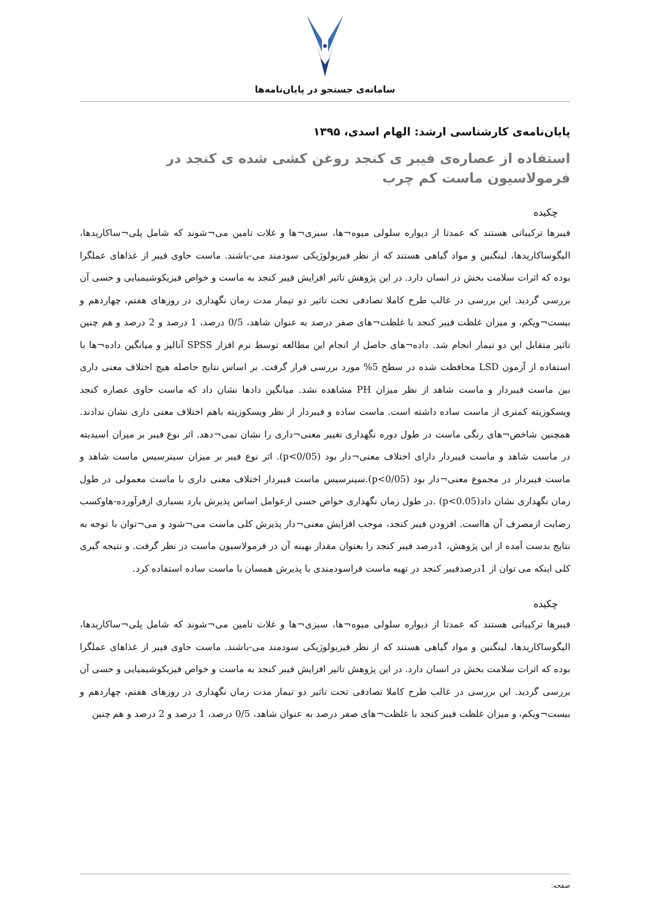سامانه‌ی جستجو در پایان‌نامه‌ها
پایان‌نامه‌ی کارشناسی ارشد: الهام اسدی، ۱۳۹۵
استفاده از عصاره‌ی فیبر ی کنجد روغن کشی شده ی کنجد در فرمولاسیون ماست کم چرب
چکیده
فیبرها ترکیباتی هستند که عمدتا از دیواره سلولی میوه¬ها، سبزی¬ها و غلات تامین می¬شوند که شامل پلی¬ساکاریدها، الیگوساکاریدها، لینگنین و مواد گیاهی هستند که از نظر فیزیولوژیکی سودمند می-باشند. ماست حاوی فیبر از غذاهای عملگرا بوده که اثرات سلامت بخش در انسان دارد. در این پژوهش تاثیر افزایش فیبر کنجد به ماست و خواص فیزیکوشیمیایی و حسی آن بررسی گردید. این بررسی در غالب طرح کاملا تصادفی تحت تاثیر دو تیمار مدت زمان نگهداری در روزهای هفتم، چهاردهم و بیست¬ویکم، و میزان غلظت فیبر کنجد با غلظت¬های صفر درصد به عنوان شاهد، 0/5 درصد، 1 درصد و 2 درصد و هم چنین تاثیر متقابل این دو تیمار انجام شد. داده¬های حاصل از انجام این مطالعه توسط نرم افزار SPSS آنالیز و میانگین داده¬ها با استفاده از آزمون LSD محافظت شده در سطح 5% مورد بررسی قرار گرفت. بر اساس نتایج حاصله هیچ اختلاف معنی داری بین ماست فیبردار و ماست شاهد از نظر میزان PH مشاهده نشد. میانگین دادها نشان داد که ماست حاوی عصاره کنجد ویسکوزیته کمتری از ماست ساده داشته است. ماست ساده و فیبردار از نظر ویسکوزیته باهم اختلاف معنی داری نشان ندادند. همچنین شاخص¬های رنگی ماست در طول دوره نگهداری تغییر معنی¬داری را نشان نمی¬دهد. اثر نوع فیبر بر میزان اسیدیته در ماست شاهد و ماست فیبردار دارای اختلاف معنی¬دار بود (p<0/05). اثر نوع فیبر بر میزان سینرسیس ماست شاهد و ماست فیبردار در مجموع معنی¬دار بود (p<0/05).سینرسیس ماست فیبردار اختلاف معنی داری با ماست معمولی در طول زمان نگهداری نشان داد(p<0.05) .در طول زمان نگهداری خواص حسی ازعوامل اساس پذیرش یارد بسیاری ازفرآورده-هاوکسب رضایت ازمصرف آن هااست. افزودن فیبر کنجد، موجب افزایش معنی¬دار پذیرش کلی ماست می¬شود و می¬توان با توجه به نتایج بدست آمده از این پژوهش، 1درصد فیبر کنجد را بعنوان مقدار بهینه آن در فرمولاسیون ماست در نظر گرفت. و نتیجه گیری کلی اینکه می توان از 1درصدفیبر کنجد در تهیه ماست فراسودمندی با پذیرش همسان با ماست ساده استفاده کرد.
چکیده
فیبرها ترکیباتی هستند که عمدتا از دیواره سلولی میوه¬ها، سبزی¬ها و غلات تامین می¬شوند که شامل پلی¬ساکاریدها، الیگوساکاریدها، لینگنین و مواد گیاهی هستند که از نظر فیزیولوژیکی سودمند می-باشند. ماست حاوی فیبر از غذاهای عملگرا بوده که اثرات سلامت بخش در انسان دارد. در این پژوهش تاثیر افزایش فیبر کنجد به ماست و خواص فیزیکوشیمیایی و حسی آن بررسی گردید. این بررسی در غالب طرح کاملا تصادفی تحت تاثیر دو تیمار مدت زمان نگهداری در روزهای هفتم، چهاردهم و بیست¬ویکم، و میزان غلظت فیبر کنجد با غلظت¬های صفر درصد به عنوان شاهد، 0/5 درصد، 1 درصد و 2 درصد و هم چنین
صفحه: